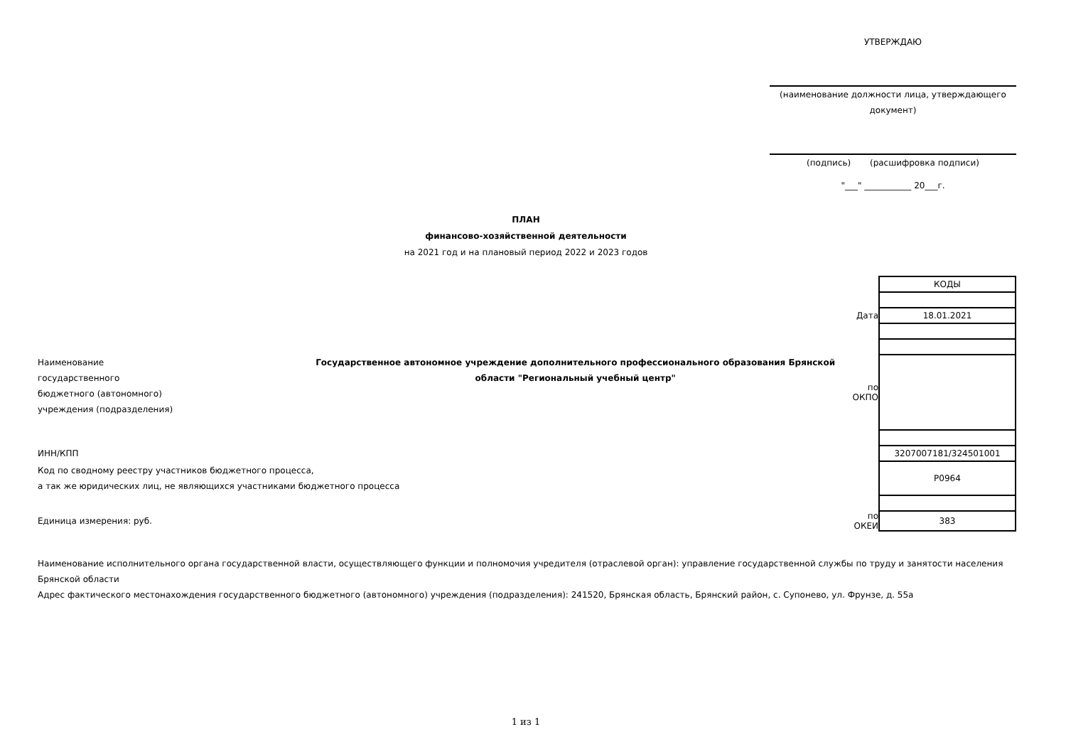УТВЕРЖДАЮ
(наименование должности лица, утверждающего документ)
(подпись) (расшифровка подписи)
"___" ___________ 20___г.
ПЛАН
финансово-хозяйственной деятельности
на 2021 год и на плановый период 2022 и 2023 годов
| | | | КОДЫ |
| | | Дата | 18.01.2021 |
| Наименование государственного бюджетного (автономного) учреждения (подразделения) | Государственное автономное учреждение дополнительного профессионального образования Брянской области "Региональный учебный центр" | по ОКПО | |
| ИНН/КПП | | | 3207007181/324501001 |
| Код по сводному реестру участников бюджетного процесса, а так же юридических лиц, не являющихся участниками бюджетного процесса | | | Р0964 |
| Единица измерения: руб. | | по ОКЕИ | 383 |
Наименование исполнительного органа государственной власти, осуществляющего функции и полномочия учредителя (отраслевой орган): управление государственной службы по труду и занятости населения Брянской области
Адрес фактического местонахождения государственного бюджетного (автономного) учреждения (подразделения): 241520, Брянская область, Брянский район, с. Супонево, ул. Фрунзе, д. 55а
1 из 1